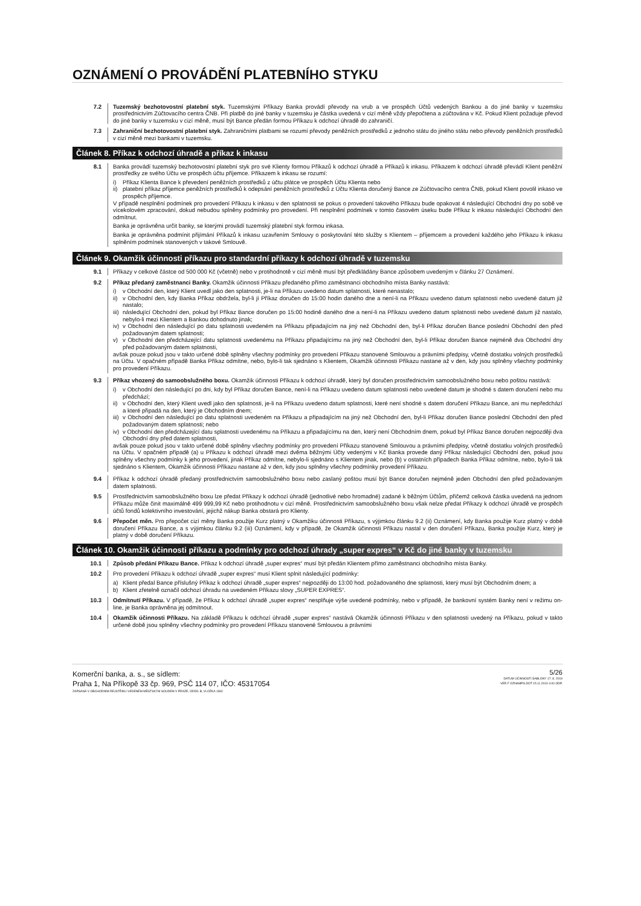OZNÁMENÍ O PROVÁDĚNÍ PLATEBNÍHO STYKU
7.2 Tuzemský bezhotovostní platební styk. Tuzemskými Příkazy Banka provádí převody na vrub a ve prospěch Účtů vedených Bankou a do jiné banky v tuzemsku prostřednictvím Zúčtovacího centra ČNB. Při platbě do jiné banky v tuzemsku je částka uvedená v cizí měně vždy přepočtena a zúčtována v Kč. Pokud Klient požaduje převod do jiné banky v tuzemsku v cizí měně, musí být Bance předán formou Příkazu k odchozí úhradě do zahraničí.
7.3 Zahraniční bezhotovostní platební styk. Zahraničními platbami se rozumí převody peněžních prostředků z jednoho státu do jiného státu nebo převody peněžních prostředků v cizí měně mezi bankami v tuzemsku.
Článek 8. Příkaz k odchozí úhradě a příkaz k inkasu
8.1 Banka provádí tuzemský bezhotovostní platební styk pro své Klienty formou Příkazů k odchozí úhradě a Příkazů k inkasu. Příkazem k odchozí úhradě převádí Klient peněžní prostředky ze svého Účtu ve prospěch účtu příjemce. Příkazem k inkasu se rozumí:
i) Příkaz Klienta Bance k převedení peněžních prostředků z účtu plátce ve prospěch Účtu Klienta nebo
ii) platební příkaz příjemce peněžních prostředků k odepsání peněžních prostředků z Účtu Klienta doručený Bance ze Zúčtovacího centra ČNB, pokud Klient povolil inkaso ve prospěch příjemce.
V případě nesplnění podmínek pro provedení Příkazu k inkasu v den splatnosti se pokus o provedení takového Příkazu bude opakovat 4 následující Obchodní dny po sobě ve vícekolovém zpracování, dokud nebudou splněny podmínky pro provedení. Při nesplnění podmínek v tomto časovém úseku bude Příkaz k inkasu následující Obchodní den odmítnut.
Banka je oprávněna určit banky, se kterými provádí tuzemský platební styk formou inkasa.
Banka je oprávněna podmínit přijímání Příkazů k inkasu uzavřením Smlouvy o poskytování této služby s Klientem – příjemcem a provedení každého jeho Příkazu k inkasu splněním podmínek stanovených v takové Smlouvě.
Článek 9. Okamžik účinnosti příkazu pro standardní příkazy k odchozí úhradě v tuzemsku
9.1 Příkazy v celkové částce od 500 000 Kč (včetně) nebo v protihodnotě v cizí měně musí být předkládány Bance způsobem uvedeným v článku 27 Oznámení.
9.2 Příkaz předaný zaměstnanci Banky. Okamžik účinnosti Příkazu předaného přímo zaměstnanci obchodního místa Banky nastává:
i) v Obchodní den, který Klient uvedl jako den splatnosti, je-li na Příkazu uvedeno datum splatnosti, které nenastalo;
ii) v Obchodní den, kdy Banka Příkaz obdržela, byl-li jí Příkaz doručen do 15:00 hodin daného dne a není-li na Příkazu uvedeno datum splatnosti nebo uvedené datum již nastalo;
iii) následující Obchodní den, pokud byl Příkaz Bance doručen po 15:00 hodině daného dne a není-li na Příkazu uvedeno datum splatnosti nebo uvedené datum již nastalo, nebylo-li mezi Klientem a Bankou dohodnuto jinak;
iv) v Obchodní den následující po datu splatnosti uvedeném na Příkazu připadajícím na jiný než Obchodní den, byl-li Příkaz doručen Bance poslední Obchodní den před požadovaným datem splatnosti;
v) v Obchodní den předcházející datu splatnosti uvedenému na Příkazu připadajícímu na jiný než Obchodní den, byl-li Příkaz doručen Bance nejméně dva Obchodní dny před požadovaným datem splatnosti,
avšak pouze pokud jsou v takto určené době splněny všechny podmínky pro provedení Příkazu stanovené Smlouvou a právními předpisy, včetně dostatku volných prostředků na Účtu. V opačném případě Banka Příkaz odmítne, nebo, bylo-li tak sjednáno s Klientem, Okamžik účinnosti Příkazu nastane až v den, kdy jsou splněny všechny podmínky pro provedení Příkazu.
9.3 Příkaz vhozený do samoobslužného boxu. Okamžik účinnosti Příkazu k odchozí úhradě, který byl doručen prostřednictvím samoobslužného boxu nebo poštou nastává:
i) v Obchodní den následující po dni, kdy byl Příkaz doručen Bance, není-li na Příkazu uvedeno datum splatnosti nebo uvedené datum je shodné s datem doručení nebo mu předchází;
ii) v Obchodní den, který Klient uvedl jako den splatnosti, je-li na Příkazu uvedeno datum splatnosti, které není shodné s datem doručení Příkazu Bance, ani mu nepředchází a které připadá na den, který je Obchodním dnem;
iii) v Obchodní den následující po datu splatnosti uvedeném na Příkazu a připadajícím na jiný než Obchodní den, byl-li Příkaz doručen Bance poslední Obchodní den před požadovaným datem splatnosti; nebo
iv) v Obchodní den předcházející datu splatnosti uvedenému na Příkazu a připadajícímu na den, který není Obchodním dnem, pokud byl Příkaz Bance doručen nejpozději dva Obchodní dny před datem splatnosti,
avšak pouze pokud jsou v takto určené době splněny všechny podmínky pro provedení Příkazu stanovené Smlouvou a právními předpisy, včetně dostatku volných prostředků na Účtu. V opačném případě (a) u Příkazu k odchozí úhradě mezi dvěma běžnými Účty vedenými v Kč Banka provede daný Příkaz následující Obchodní den, pokud jsou splněny všechny podmínky k jeho provedení, jinak Příkaz odmítne, nebylo-li sjednáno s Klientem jinak, nebo (b) v ostatních případech Banka Příkaz odmítne, nebo, bylo-li tak sjednáno s Klientem, Okamžik účinnosti Příkazu nastane až v den, kdy jsou splněny všechny podmínky provedení Příkazu.
9.4 Příkaz k odchozí úhradě předaný prostřednictvím samoobslužného boxu nebo zaslaný poštou musí být Bance doručen nejméně jeden Obchodní den před požadovaným datem splatnosti.
9.5 Prostřednictvím samoobslužného boxu lze předat Příkazy k odchozí úhradě (jednotlivé nebo hromadné) zadané k běžným Účtům, přičemž celková částka uvedená na jednom Příkazu může činit maximálně 499 999,99 Kč nebo protihodnotu v cizí měně. Prostřednictvím samoobslužného boxu však nelze předat Příkazy k odchozí úhradě ve prospěch účtů fondů kolektivního investování, jejichž nákup Banka obstará pro Klienty.
9.6 Přepočet měn. Pro přepočet cizí měny Banka použije Kurz platný v Okamžiku účinnosti Příkazu, s výjimkou článku 9.2 (ii) Oznámení, kdy Banka použije Kurz platný v době doručení Příkazu Bance, a s výjimkou článku 9.2 (iii) Oznámení, kdy v případě, že Okamžik účinnosti Příkazu nastal v den doručení Příkazu, Banka použije Kurz, který je platný v době doručení Příkazu.
Článek 10. Okamžik účinnosti příkazu a podmínky pro odchozí úhrady „super expres“ v Kč do jiné banky v tuzemsku
10.1 Způsob předání Příkazu Bance. Příkaz k odchozí úhradě „super expres“ musí být předán Klientem přímo zaměstnanci obchodního místa Banky.
10.2 Pro provedení Příkazu k odchozí úhradě „super expres“ musí Klient splnit následující podmínky:
a) Klient předal Bance příslušný Příkaz k odchozí úhradě „super expres“ nejpozději do 13:00 hod. požadovaného dne splatnosti, který musí být Obchodním dnem; a
b) Klient zřetelně označil odchozí úhradu na uvedeném Příkazu slovy „SUPER EXPRES“.
10.3 Odmítnutí Příkazu. V případě, že Příkaz k odchozí úhradě „super expres“ nesplňuje výše uvedené podmínky, nebo v případě, že bankovní systém Banky není v režimu on-line, je Banka oprávněna jej odmítnout.
10.4 Okamžik účinnosti Příkazu. Na základě Příkazu k odchozí úhradě „super expres“ nastává Okamžik účinnosti Příkazu v den splatnosti uvedený na Příkazu, pokud v takto určené době jsou splněny všechny podmínky pro provedení Příkazu stanovené Smlouvou a právními
Komerční banka, a. s., se sídlem:
Praha 1, Na Příkopě 33 čp. 969, PSČ 114 07, IČO: 45317054
ZAPSANÁ V OBCHODNÍM REJSTŘÍKU VEDENÉM MĚSTSKÝM SOUDEM V PRAZE, ODDÍL B, VLOŽKA 1360
5/26
DATUM ÚČINNOSTI ŠABLONY 17. 8. 2019
VER F OZNAMPS.DOT 15.11.2019 4:00 ODP.